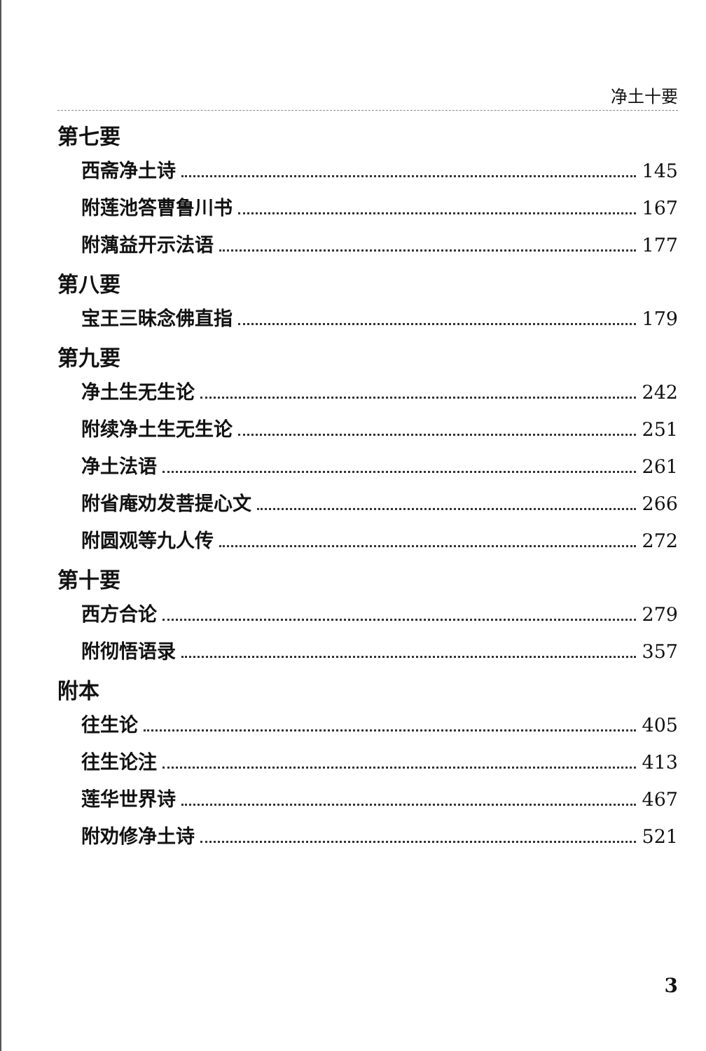净土十要
第七要
西斋净土诗 145
附莲池答曹鲁川书 167
附蕅益开示法语 177
第八要
宝王三昧念佛直指 179
第九要
净土生无生论 242
附续净土生无生论 251
净土法语 261
附省庵劝发菩提心文 266
附圆观等九人传 272
第十要
西方合论 279
附彻悟语录 357
附本
往生论 405
往生论注 413
莲华世界诗 467
附劝修净土诗 521
3